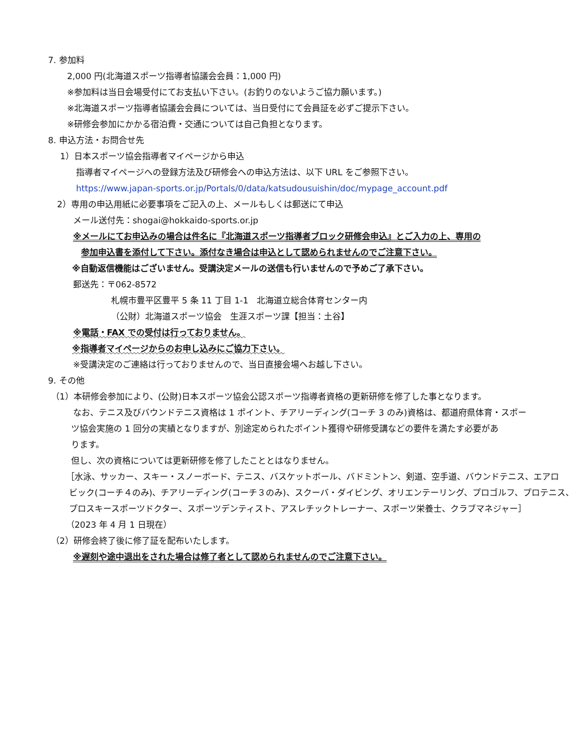7. 参加料
2,000 円(北海道スポーツ指導者協議会会員：1,000 円)
※参加料は当日会場受付にてお支払い下さい。(お釣りのないようご協力願います。)
※北海道スポーツ指導者協議会会員については、当日受付にて会員証を必ずご提示下さい。
※研修会参加にかかる宿泊費・交通については自己負担となります。
8. 申込方法・お問合せ先
1）日本スポーツ協会指導者マイページから申込
指導者マイページへの登録方法及び研修会への申込方法は、以下 URL をご参照下さい。
https://www.japan-sports.or.jp/Portals/0/data/katsudousuishin/doc/mypage_account.pdf
2）専用の申込用紙に必要事項をご記入の上、メールもしくは郵送にて申込
メール送付先：shogai@hokkaido-sports.or.jp
※メールにてお申込みの場合は件名に『北海道スポーツ指導者ブロック研修会申込』とご入力の上、専用の
参加申込書を添付して下さい。添付なき場合は申込として認められませんのでご注意下さい。
※自動返信機能はございません。受講決定メールの送信も行いませんので予めご了承下さい。
郵送先：〒062-8572
札幌市豊平区豊平 5 条 11 丁目 1-1　北海道立総合体育センター内
（公財）北海道スポーツ協会　生涯スポーツ課【担当：土谷】
※電話・FAX での受付は行っておりません。
※指導者マイページからのお申し込みにご協力下さい。
※受講決定のご連絡は行っておりませんので、当日直接会場へお越し下さい。
9. その他
（1）本研修会参加により、(公財)日本スポーツ協会公認スポーツ指導者資格の更新研修を修了した事となります。
なお、テニス及びバウンドテニス資格は 1 ポイント、チアリーディング(コーチ 3 のみ)資格は、都道府県体育・スポー
ツ協会実施の 1 回分の実績となりますが、別途定められたポイント獲得や研修受講などの要件を満たす必要があ
ります。
但し、次の資格については更新研修を修了したこととはなりません。
［水泳、サッカー、スキー・スノーボード、テニス、バスケットボール、バドミントン、剣道、空手道、バウンドテニス、エアロ
ビック(コーチ４のみ)、チアリーディング(コーチ３のみ)、スクーバ・ダイビング、オリエンテーリング、プロゴルフ、プロテニス、
プロスキースポーツドクター、スポーツデンティスト、アスレチックトレーナー、スポーツ栄養士、クラブマネジャー］
（2023 年 4 月 1 日現在）
（2）研修会終了後に修了証を配布いたします。
※遅刻や途中退出をされた場合は修了者として認められませんのでご注意下さい。